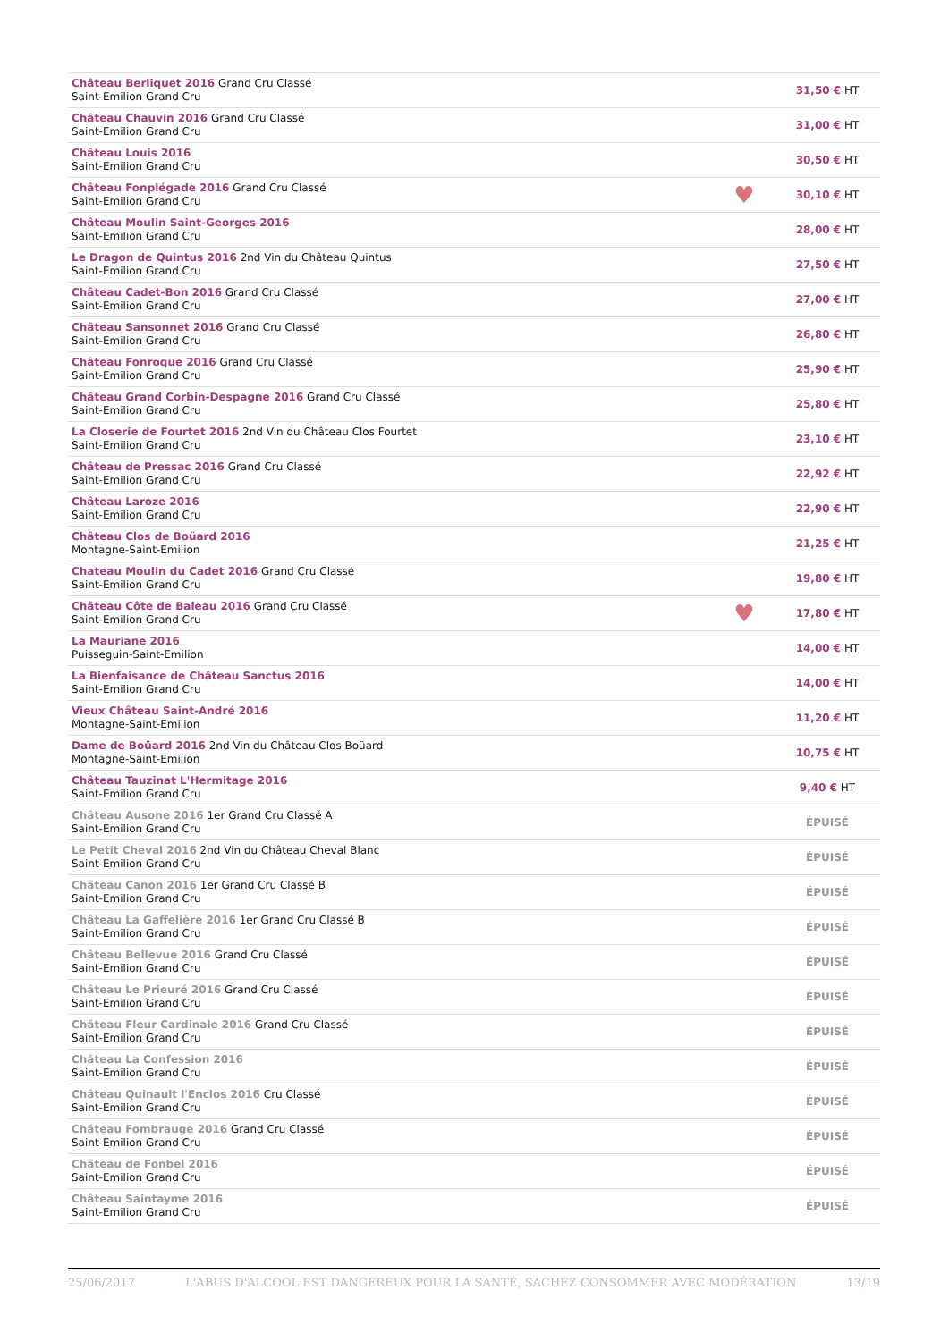| Château Berliquet 2016 Grand Cru Classé Saint-Emilion Grand Cru | | 31,50 € HT |
| Château Chauvin 2016 Grand Cru Classé Saint-Emilion Grand Cru | | 31,00 € HT |
| Château Louis 2016 Saint-Emilion Grand Cru | | 30,50 € HT |
| Château Fonplégade 2016 Grand Cru Classé Saint-Emilion Grand Cru | ♥ | 30,10 € HT |
| Château Moulin Saint-Georges 2016 Saint-Emilion Grand Cru | | 28,00 € HT |
| Le Dragon de Quintus 2016 2nd Vin du Château Quintus Saint-Emilion Grand Cru | | 27,50 € HT |
| Château Cadet-Bon 2016 Grand Cru Classé Saint-Emilion Grand Cru | | 27,00 € HT |
| Château Sansonnet 2016 Grand Cru Classé Saint-Emilion Grand Cru | | 26,80 € HT |
| Château Fonroque 2016 Grand Cru Classé Saint-Emilion Grand Cru | | 25,90 € HT |
| Château Grand Corbin-Despagne 2016 Grand Cru Classé Saint-Emilion Grand Cru | | 25,80 € HT |
| La Closerie de Fourtet 2016 2nd Vin du Château Clos Fourtet Saint-Emilion Grand Cru | | 23,10 € HT |
| Château de Pressac 2016 Grand Cru Classé Saint-Emilion Grand Cru | | 22,92 € HT |
| Château Laroze 2016 Saint-Emilion Grand Cru | | 22,90 € HT |
| Château Clos de Boüard 2016 Montagne-Saint-Emilion | | 21,25 € HT |
| Chateau Moulin du Cadet 2016 Grand Cru Classé Saint-Emilion Grand Cru | | 19,80 € HT |
| Château Côte de Baleau 2016 Grand Cru Classé Saint-Emilion Grand Cru | ♥ | 17,80 € HT |
| La Mauriane 2016 Puisseguin-Saint-Emilion | | 14,00 € HT |
| La Bienfaisance de Château Sanctus 2016 Saint-Emilion Grand Cru | | 14,00 € HT |
| Vieux Château Saint-André 2016 Montagne-Saint-Emilion | | 11,20 € HT |
| Dame de Boüard 2016 2nd Vin du Château Clos Boüard Montagne-Saint-Emilion | | 10,75 € HT |
| Château Tauzinat L'Hermitage 2016 Saint-Emilion Grand Cru | | 9,40 € HT |
| Château Ausone 2016 1er Grand Cru Classé A Saint-Emilion Grand Cru | | ÉPUISÉ |
| Le Petit Cheval 2016 2nd Vin du Château Cheval Blanc Saint-Emilion Grand Cru | | ÉPUISÉ |
| Château Canon 2016 1er Grand Cru Classé B Saint-Emilion Grand Cru | | ÉPUISÉ |
| Château La Gaffelière 2016 1er Grand Cru Classé B Saint-Emilion Grand Cru | | ÉPUISÉ |
| Château Bellevue 2016 Grand Cru Classé Saint-Emilion Grand Cru | | ÉPUISÉ |
| Château Le Prieuré 2016 Grand Cru Classé Saint-Emilion Grand Cru | | ÉPUISÉ |
| Château Fleur Cardinale 2016 Grand Cru Classé Saint-Emilion Grand Cru | | ÉPUISÉ |
| Château La Confession 2016 Saint-Emilion Grand Cru | | ÉPUISÉ |
| Château Quinault l'Enclos 2016 Cru Classé Saint-Emilion Grand Cru | | ÉPUISÉ |
| Château Fombrauge 2016 Grand Cru Classé Saint-Emilion Grand Cru | | ÉPUISÉ |
| Château de Fonbel 2016 Saint-Emilion Grand Cru | | ÉPUISÉ |
| Château Saintayme 2016 Saint-Emilion Grand Cru | | ÉPUISÉ |
25/06/2017 L'ABUS D'ALCOOL EST DANGEREUX POUR LA SANTÉ, SACHEZ CONSOMMER AVEC MODÉRATION 13/19